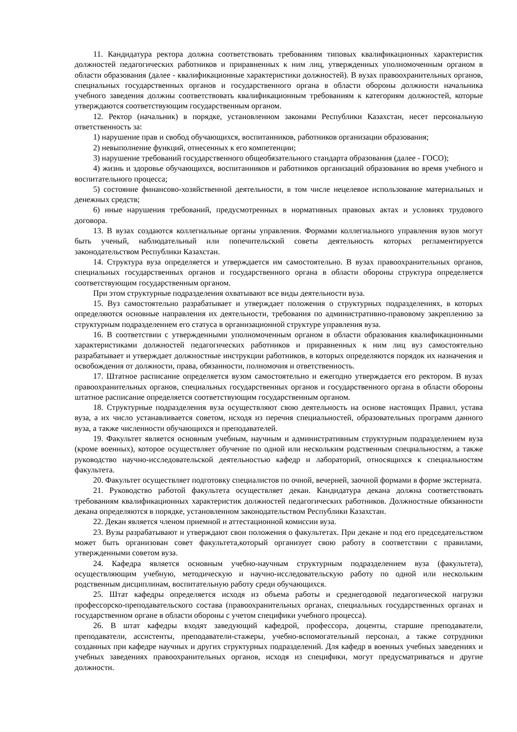11. Кандидатура ректора должна соответствовать требованиям типовых квалификационных характеристик должностей педагогических работников и приравненных к ним лиц, утвержденных уполномоченным органом в области образования (далее - квалификационные характеристики должностей). В вузах правоохранительных органов, специальных государственных органов и государственного органа в области обороны должности начальника учебного заведения должны соответствовать квалификационным требованиям к категориям должностей, которые утверждаются соответствующим государственным органом.
12. Ректор (начальник) в порядке, установленном законами Республики Казахстан, несет персональную ответственность за:
1) нарушение прав и свобод обучающихся, воспитанников, работников организации образования;
2) невыполнение функций, отнесенных к его компетенции;
3) нарушение требований государственного общеобязательного стандарта образования (далее - ГОСО);
4) жизнь и здоровье обучающихся, воспитанников и работников организаций образования во время учебного и воспитательного процесса;
5) состояние финансово-хозяйственной деятельности, в том числе нецелевое использование материальных и денежных средств;
6) иные нарушения требований, предусмотренных в нормативных правовых актах и условиях трудового договора.
13. В вузах создаются коллегиальные органы управления. Формами коллегиального управления вузов могут быть ученый, наблюдательный или попечительский советы деятельность которых регламентируется законодательством Республики Казахстан.
14. Структура вуза определяется и утверждается им самостоятельно. В вузах правоохранительных органов, специальных государственных органов и государственного органа в области обороны структура определяется соответствующим государственным органом.
При этом структурные подразделения охватывают все виды деятельности вуза.
15. Вуз самостоятельно разрабатывает и утверждает положения о структурных подразделениях, в которых определяются основные направления их деятельности, требования по административно-правовому закреплению за структурным подразделением его статуса в организационной структуре управления вуза.
16. В соответствии с утвержденными уполномоченным органом в области образования квалификационными характеристиками должностей педагогических работников и приравненных к ним лиц вуз самостоятельно разрабатывает и утверждает должностные инструкции работников, в которых определяются порядок их назначения и освобождения от должности, права, обязанности, полномочия и ответственность.
17. Штатное расписание определяется вузом самостоятельно и ежегодно утверждается его ректором. В вузах правоохранительных органов, специальных государственных органов и государственного органа в области обороны штатное расписание определяется соответствующим государственным органом.
18. Структурные подразделения вуза осуществляют свою деятельность на основе настоящих Правил, устава вуза, а их число устанавливается советом, исходя из перечня специальностей, образовательных программ данного вуза, а также численности обучающихся и преподавателей.
19. Факультет является основным учебным, научным и административным структурным подразделением вуза (кроме военных), которое осуществляет обучение по одной или нескольким родственным специальностям, а также руководство научно-исследовательской деятельностью кафедр и лабораторий, относящихся к специальностям факультета.
20. Факультет осуществляет подготовку специалистов по очной, вечерней, заочной формами в форме экстерната.
21. Руководство работой факультета осуществляет декан. Кандидатура декана должна соответствовать требованиям квалификационных характеристик должностей педагогических работников. Должностные обязанности декана определяются в порядке, установленном законодательством Республики Казахстан.
22. Декан является членом приемной и аттестационной комиссии вуза.
23. Вузы разрабатывают и утверждают свои положения о факультетах. При декане и под его председательством может быть организован совет факультета,который организует свою работу в соответствии с правилами, утвержденными советом вуза.
24. Кафедра является основным учебно-научным структурным подразделением вуза (факультета), осуществляющим учебную, методическую и научно-исследовательскую работу по одной или нескольким родственным дисциплинам, воспитательную работу среди обучающихся.
25. Штат кафедры определяется исходя из объема работы и среднегодовой педагогической нагрузки профессорско-преподавательского состава (правоохранительных органах, специальных государственных органах и государственном органе в области обороны с учетом специфики учебного процесса).
26. В штат кафедры входят заведующий кафедрой, профессора, доценты, старшие преподаватели, преподаватели, ассистенты, преподаватели-стажеры, учебно-вспомогательный персонал, а также сотрудники созданных при кафедре научных и других структурных подразделений. Для кафедр в военных учебных заведениях и учебных заведениях правоохранительных органов, исходя из специфики, могут предусматриваться и другие должности.